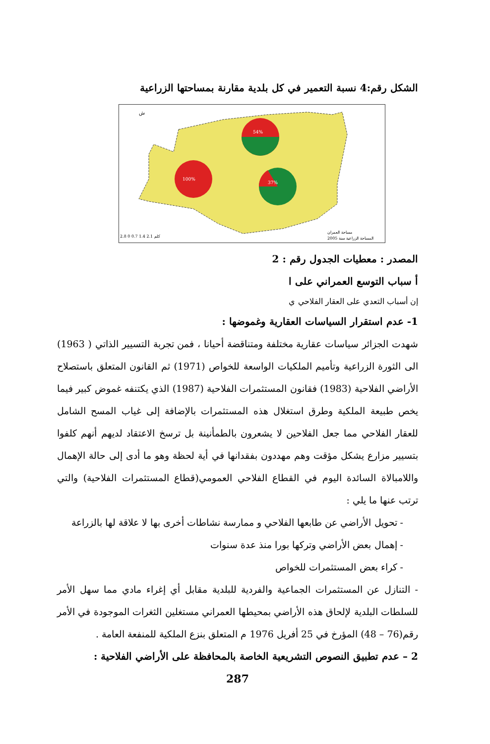الشكل رقم:4 نسبة التعمير في كل بلدية مقارنة بمساحتها الزراعية
54%
100%
37%
ش
2.8 كلم 2.1 1.4 0.7 0
مساحة العمران
المساحة الزراعية سنة 2005
المصدر : معطيات الجدول رقم : 2
أ سباب التوسع العمراني على ا
إن أسباب التعدي على العقار الفلاحي ي
1- عدم استقرار السياسات العقارية وغموضها :
شهدت الجزائر سياسات عقارية مختلفة ومتناقضة أحيانا ، فمن تجربة التسيير الذاتي ( 1963) الى الثورة الزراعية وتأميم الملكيات الواسعة للخواص (1971) ثم القانون المتعلق باستصلاح الأراضي الفلاحية (1983) فقانون المستثمرات الفلاحية (1987) الذي يكتنفه غموض كبير فيما يخص طبيعة الملكية وطرق استغلال هذه المستثمرات بالإضافة إلى غياب المسح الشامل للعقار الفلاحي مما جعل الفلاحين لا يشعرون بالطمأنينة بل ترسخ الاعتقاد لديهم أنهم كلفوا بتسيير مزارع يشكل مؤقت وهم مهددون بفقدانها في أية لحظة وهو ما أدى إلى حالة الإهمال واللامبالاة السائدة اليوم في القطاع الفلاحي العمومي(قطاع المستثمرات الفلاحية) والتي ترتب عنها ما يلي :
- تحويل الأراضي عن طابعها الفلاحي و ممارسة نشاطات أخرى بها لا علاقة لها بالزراعة
- إهمال بعض الأراضي وتركها بورا منذ عدة سنوات
- كراء بعض المستثمرات للخواص
- التنازل عن المستثمرات الجماعية والفردية للبلدية مقابل أي إغراء مادي مما سهل الأمر للسلطات البلدية لإلحاق هذه الأراضي بمحيطها العمراني مستغلين الثغرات الموجودة في الأمر رقم(76 – 48) المؤرخ في 25 أفريل 1976 م المتعلق بنزع الملكية للمنفعة العامة .
2 – عدم تطبيق النصوص التشريعية الخاصة بالمحافظة على الأراضي الفلاحية :
287